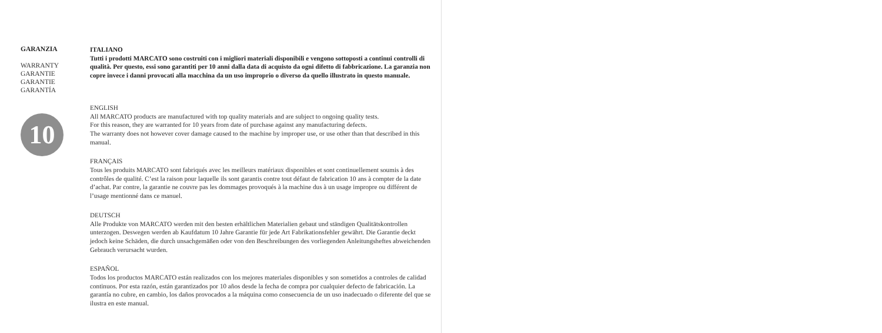GARANZIA
WARRANTY
GARANTIE
GARANTIE
GARANTÍA
10
ITALIANO
Tutti i prodotti MARCATO sono costruiti con i migliori materiali disponibili e vengono sottoposti a continui controlli di qualità. Per questo, essi sono garantiti per 10 anni dalla data di acquisto da ogni difetto di fabbricazione. La garanzia non copre invece i danni provocati alla macchina da un uso improprio o diverso da quello illustrato in questo manuale.
ENGLISH
All MARCATO products are manufactured with top quality materials and are subject to ongoing quality tests.
For this reason, they are warranted for 10 years from date of purchase against any manufacturing defects.
The warranty does not however cover damage caused to the machine by improper use, or use other than that described in this manual.
FRANÇAIS
Tous les produits MARCATO sont fabriqués avec les meilleurs matériaux disponibles et sont continuellement soumis à des contrôles de qualité. C’est la raison pour laquelle ils sont garantis contre tout défaut de fabrication 10 ans à compter de la date d’achat. Par contre, la garantie ne couvre pas les dommages provoqués à la machine dus à un usage impropre ou différent de l’usage mentionné dans ce manuel.
DEUTSCH
Alle Produkte von MARCATO werden mit den besten erhältlichen Materialien gebaut und ständigen Qualitätskontrollen unterzogen. Deswegen werden ab Kaufdatum 10 Jahre Garantie für jede Art Fabrikationsfehler gewährt. Die Garantie deckt jedoch keine Schäden, die durch unsachgemäßen oder von den Beschreibungen des vorliegenden Anleitungsheftes abweichenden Gebrauch verursacht wurden.
ESPAÑOL
Todos los productos MARCATO están realizados con los mejores materiales disponibles y son sometidos a controles de calidad continuos. Por esta razón, están garantizados por 10 años desde la fecha de compra por cualquier defecto de fabricación. La garantía no cubre, en cambio, los daños provocados a la máquina como consecuencia de un uso inadecuado o diferente del que se ilustra en este manual.